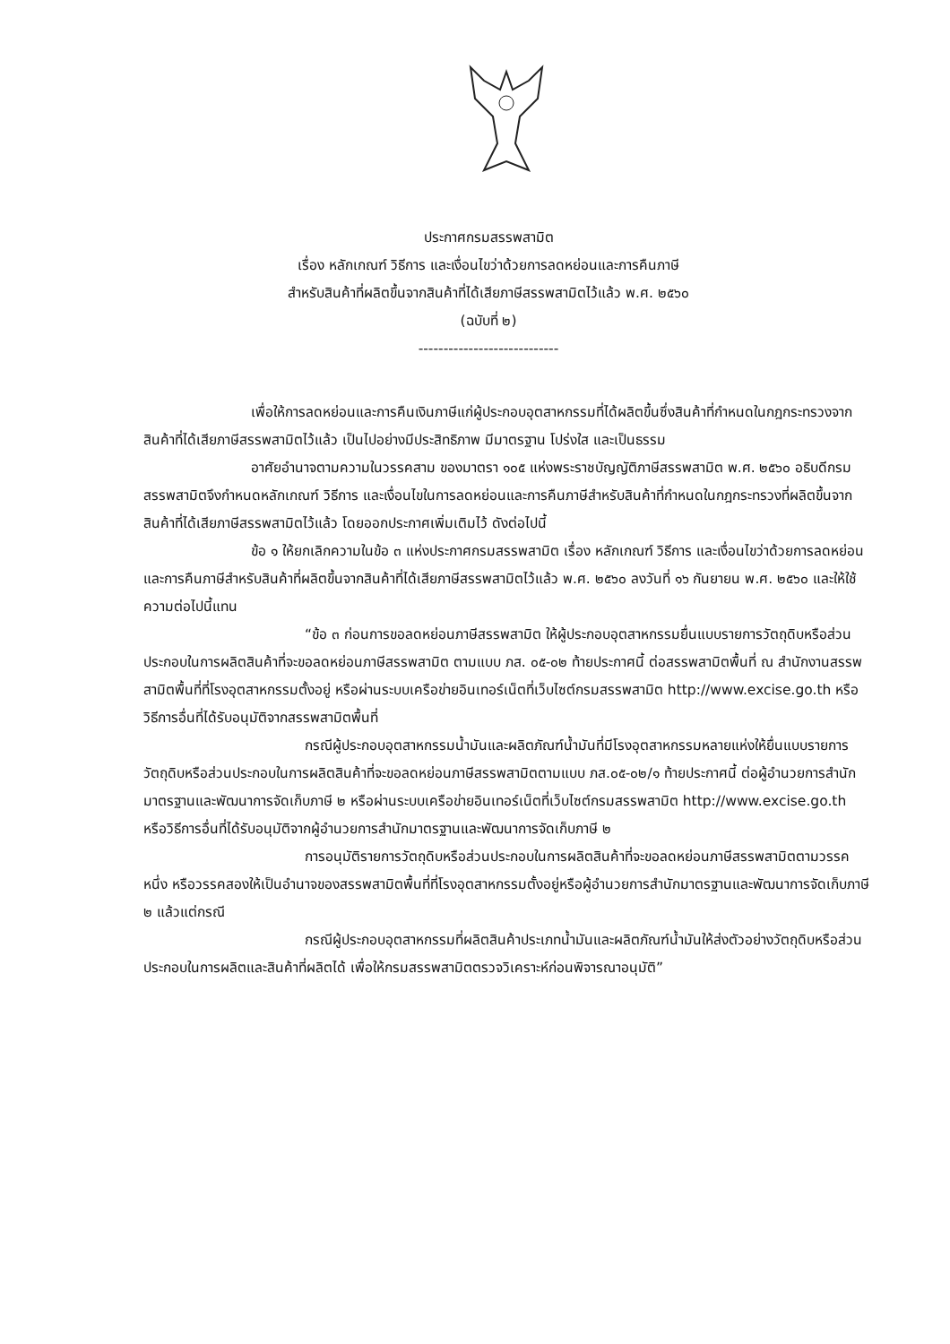ประกาศกรมสรรพสามิต
เรื่อง หลักเกณฑ์ วิธีการ และเงื่อนไขว่าด้วยการลดหย่อนและการคืนภาษี
สำหรับสินค้าที่ผลิตขึ้นจากสินค้าที่ได้เสียภาษีสรรพสามิตไว้แล้ว พ.ศ. ๒๕๖๐
(ฉบับที่ ๒)
----------------------------
เพื่อให้การลดหย่อนและการคืนเงินภาษีแก่ผู้ประกอบอุตสาหกรรมที่ได้ผลิตขึ้นซึ่งสินค้าที่กำหนดในกฎกระทรวงจากสินค้าที่ได้เสียภาษีสรรพสามิตไว้แล้ว เป็นไปอย่างมีประสิทธิภาพ มีมาตรฐาน โปร่งใส และเป็นธรรม
อาศัยอำนาจตามความในวรรคสาม ของมาตรา ๑๐๕ แห่งพระราชบัญญัติภาษีสรรพสามิต พ.ศ. ๒๕๖๐ อธิบดีกรมสรรพสามิตจึงกำหนดหลักเกณฑ์ วิธีการ และเงื่อนไขในการลดหย่อนและการคืนภาษีสำหรับสินค้าที่กำหนดในกฎกระทรวงที่ผลิตขึ้นจากสินค้าที่ได้เสียภาษีสรรพสามิตไว้แล้ว โดยออกประกาศเพิ่มเติมไว้ ดังต่อไปนี้
ข้อ ๑ ให้ยกเลิกความในข้อ ๓ แห่งประกาศกรมสรรพสามิต เรื่อง หลักเกณฑ์ วิธีการ และเงื่อนไขว่าด้วยการลดหย่อนและการคืนภาษีสำหรับสินค้าที่ผลิตขึ้นจากสินค้าที่ได้เสียภาษีสรรพสามิตไว้แล้ว พ.ศ. ๒๕๖๐ ลงวันที่ ๑๖ กันยายน พ.ศ. ๒๕๖๐ และให้ใช้ความต่อไปนี้แทน
“ข้อ ๓ ก่อนการขอลดหย่อนภาษีสรรพสามิต ให้ผู้ประกอบอุตสาหกรรมยื่นแบบรายการวัตถุดิบหรือส่วนประกอบในการผลิตสินค้าที่จะขอลดหย่อนภาษีสรรพสามิต ตามแบบ ภส. ๐๕-๐๒ ท้ายประกาศนี้ ต่อสรรพสามิตพื้นที่ ณ สำนักงานสรรพสามิตพื้นที่ที่โรงอุตสาหกรรมตั้งอยู่ หรือผ่านระบบเครือข่ายอินเทอร์เน็ตที่เว็บไซต์กรมสรรพสามิต http://www.excise.go.th หรือวิธีการอื่นที่ได้รับอนุมัติจากสรรพสามิตพื้นที่
กรณีผู้ประกอบอุตสาหกรรมน้ำมันและผลิตภัณฑ์น้ำมันที่มีโรงอุตสาหกรรมหลายแห่งให้ยื่นแบบรายการวัตถุดิบหรือส่วนประกอบในการผลิตสินค้าที่จะขอลดหย่อนภาษีสรรพสามิตตามแบบ ภส.๐๕-๐๒/๑ ท้ายประกาศนี้ ต่อผู้อำนวยการสำนักมาตรฐานและพัฒนาการจัดเก็บภาษี ๒ หรือผ่านระบบเครือข่ายอินเทอร์เน็ตที่เว็บไซต์กรมสรรพสามิต http://www.excise.go.th หรือวิธีการอื่นที่ได้รับอนุมัติจากผู้อำนวยการสำนักมาตรฐานและพัฒนาการจัดเก็บภาษี ๒
การอนุมัติรายการวัตถุดิบหรือส่วนประกอบในการผลิตสินค้าที่จะขอลดหย่อนภาษีสรรพสามิตตามวรรคหนึ่ง หรือวรรคสองให้เป็นอำนาจของสรรพสามิตพื้นที่ที่โรงอุตสาหกรรมตั้งอยู่หรือผู้อำนวยการสำนักมาตรฐานและพัฒนาการจัดเก็บภาษี ๒ แล้วแต่กรณี
กรณีผู้ประกอบอุตสาหกรรมที่ผลิตสินค้าประเภทน้ำมันและผลิตภัณฑ์น้ำมันให้ส่งตัวอย่างวัตถุดิบหรือส่วนประกอบในการผลิตและสินค้าที่ผลิตได้ เพื่อให้กรมสรรพสามิตตรวจวิเคราะห์ก่อนพิจารณาอนุมัติ”